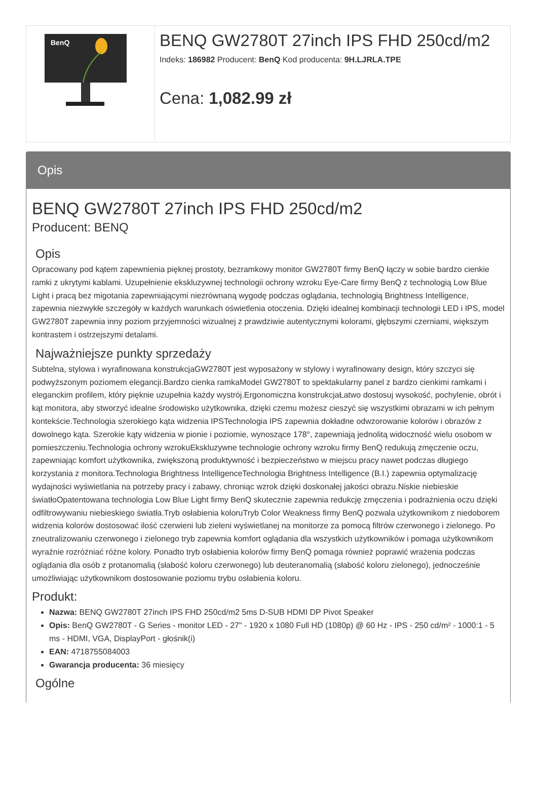BenQ
BENQ GW2780T 27inch IPS FHD 250cd/m2
Indeks: 186982 Producent: BenQ Kod producenta: 9H.LJRLA.TPE
Cena: 1,082.99 zł
Opis
BENQ GW2780T 27inch IPS FHD 250cd/m2
Producent: BENQ
Opis
Opracowany pod kątem zapewnienia pięknej prostoty, bezramkowy monitor GW2780T firmy BenQ łączy w sobie bardzo cienkie ramki z ukrytymi kablami. Uzupełnienie ekskluzywnej technologii ochrony wzroku Eye-Care firmy BenQ z technologią Low Blue Light i pracą bez migotania zapewniającymi niezrównaną wygodę podczas oglądania, technologią Brightness Intelligence, zapewnia niezwykłe szczegóły w każdych warunkach oświetlenia otoczenia. Dzięki idealnej kombinacji technologii LED i IPS, model GW2780T zapewnia inny poziom przyjemności wizualnej z prawdziwie autentycznymi kolorami, głębszymi czerniami, większym kontrastem i ostrzejszymi detalami.
Najważniejsze punkty sprzedaży
Subtelna, stylowa i wyrafinowana konstrukcjaGW2780T jest wyposażony w stylowy i wyrafinowany design, który szczyci się podwyższonym poziomem elegancji.Bardzo cienka ramkaModel GW2780T to spektakularny panel z bardzo cienkimi ramkami i eleganckim profilem, który pięknie uzupełnia każdy wystrój.Ergonomiczna konstrukcjaŁatwo dostosuj wysokość, pochylenie, obrót i kąt monitora, aby stworzyć idealne środowisko użytkownika, dzięki czemu możesz cieszyć się wszystkimi obrazami w ich pełnym kontekście.Technologia szerokiego kąta widzenia IPSTechnologia IPS zapewnia dokładne odwzorowanie kolorów i obrazów z dowolnego kąta. Szerokie kąty widzenia w pionie i poziomie, wynoszące 178°, zapewniają jednolitą widoczność wielu osobom w pomieszczeniu.Technologia ochrony wzrokuEkskluzywne technologie ochrony wzroku firmy BenQ redukują zmęczenie oczu, zapewniając komfort użytkownika, zwiększoną produktywność i bezpieczeństwo w miejscu pracy nawet podczas długiego korzystania z monitora.Technologia Brightness IntelligenceTechnologia Brightness Intelligence (B.I.) zapewnia optymalizację wydajności wyświetlania na potrzeby pracy i zabawy, chroniąc wzrok dzięki doskonałej jakości obrazu.Niskie niebieskie światłoOpatentowana technologia Low Blue Light firmy BenQ skutecznie zapewnia redukcję zmęczenia i podrażnienia oczu dzięki odfiltrowywaniu niebieskiego światła.Tryb osłabienia koloruTryb Color Weakness firmy BenQ pozwala użytkownikom z niedoborem widzenia kolorów dostosować ilość czerwieni lub zieleni wyświetlanej na monitorze za pomocą filtrów czerwonego i zielonego. Po zneutralizowaniu czerwonego i zielonego tryb zapewnia komfort oglądania dla wszystkich użytkowników i pomaga użytkownikom wyraźnie rozróżniać różne kolory. Ponadto tryb osłabienia kolorów firmy BenQ pomaga również poprawić wrażenia podczas oglądania dla osób z protanomalią (słabość koloru czerwonego) lub deuteranomalią (słabość koloru zielonego), jednocześnie umożliwiając użytkownikom dostosowanie poziomu trybu osłabienia koloru.
Produkt:
Nazwa: BENQ GW2780T 27inch IPS FHD 250cd/m2 5ms D-SUB HDMI DP Pivot Speaker
Opis: BenQ GW2780T - G Series - monitor LED - 27" - 1920 x 1080 Full HD (1080p) @ 60 Hz - IPS - 250 cd/m² - 1000:1 - 5 ms - HDMI, VGA, DisplayPort - głośnik(i)
EAN: 4718755084003
Gwarancja producenta: 36 miesięcy
Ogólne